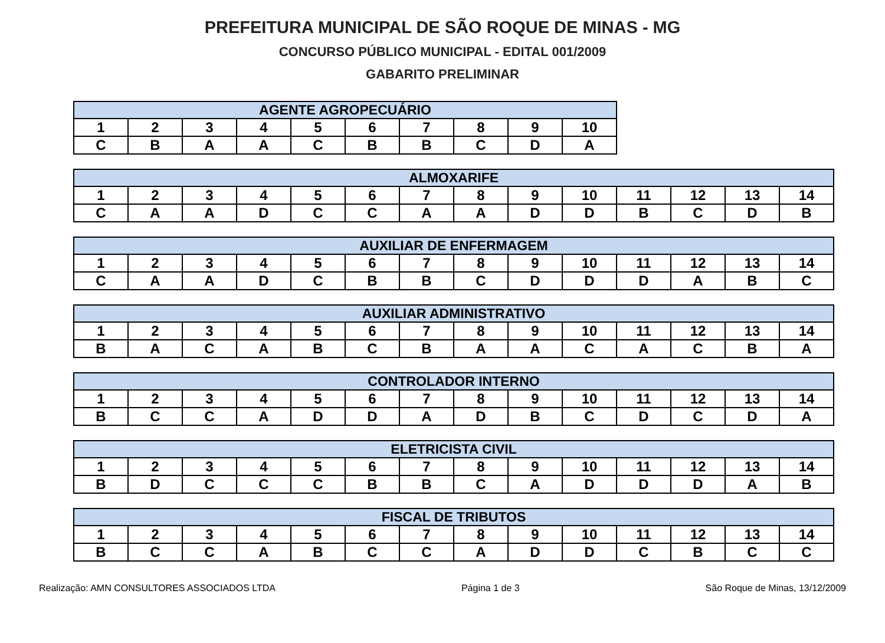PREFEITURA MUNICIPAL DE SÃO ROQUE DE MINAS - MG
CONCURSO PÚBLICO MUNICIPAL - EDITAL 001/2009
GABARITO PRELIMINAR
| AGENTE AGROPECUÁRIO | | | | | | | | | |
| --- | --- | --- | --- | --- | --- | --- | --- | --- | --- |
| 1 | 2 | 3 | 4 | 5 | 6 | 7 | 8 | 9 | 10 |
| C | B | A | A | C | B | B | C | D | A |
| ALMOXARIFE | | | | | | | | | | | | | |
| --- | --- | --- | --- | --- | --- | --- | --- | --- | --- | --- | --- | --- | --- |
| 1 | 2 | 3 | 4 | 5 | 6 | 7 | 8 | 9 | 10 | 11 | 12 | 13 | 14 |
| C | A | A | D | C | C | A | A | D | D | B | C | D | B |
| AUXILIAR DE ENFERMAGEM | | | | | | | | | | | | | |
| --- | --- | --- | --- | --- | --- | --- | --- | --- | --- | --- | --- | --- | --- |
| 1 | 2 | 3 | 4 | 5 | 6 | 7 | 8 | 9 | 10 | 11 | 12 | 13 | 14 |
| C | A | A | D | C | B | B | C | D | D | D | A | B | C |
| AUXILIAR ADMINISTRATIVO | | | | | | | | | | | | | |
| --- | --- | --- | --- | --- | --- | --- | --- | --- | --- | --- | --- | --- | --- |
| 1 | 2 | 3 | 4 | 5 | 6 | 7 | 8 | 9 | 10 | 11 | 12 | 13 | 14 |
| B | A | C | A | B | C | B | A | A | C | A | C | B | A |
| CONTROLADOR INTERNO | | | | | | | | | | | | | |
| --- | --- | --- | --- | --- | --- | --- | --- | --- | --- | --- | --- | --- | --- |
| 1 | 2 | 3 | 4 | 5 | 6 | 7 | 8 | 9 | 10 | 11 | 12 | 13 | 14 |
| B | C | C | A | D | D | A | D | B | C | D | C | D | A |
| ELETRICISTA CIVIL | | | | | | | | | | | | | |
| --- | --- | --- | --- | --- | --- | --- | --- | --- | --- | --- | --- | --- | --- |
| 1 | 2 | 3 | 4 | 5 | 6 | 7 | 8 | 9 | 10 | 11 | 12 | 13 | 14 |
| B | D | C | C | C | B | B | C | A | D | D | D | A | B |
| FISCAL DE TRIBUTOS | | | | | | | | | | | | | |
| --- | --- | --- | --- | --- | --- | --- | --- | --- | --- | --- | --- | --- | --- |
| 1 | 2 | 3 | 4 | 5 | 6 | 7 | 8 | 9 | 10 | 11 | 12 | 13 | 14 |
| B | C | C | A | B | C | C | A | D | D | C | B | C | C |
Realização: AMN CONSULTORES ASSOCIADOS LTDA Página 1 de 3 São Roque de Minas, 13/12/2009